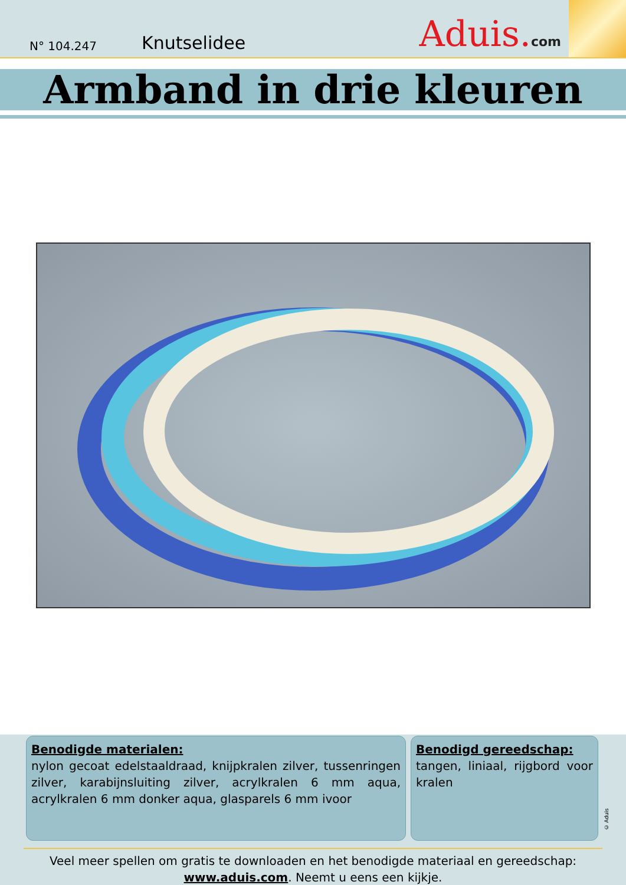N° 104.247 Knutselidee
Aduis.com
Armband in drie kleuren
Benodigde materialen:
nylon gecoat edelstaaldraad, knijpkralen zilver, tussenringen zilver, karabijnsluiting zilver, acrylkralen 6 mm aqua, acrylkralen 6 mm donker aqua, glasparels 6 mm ivoor
Benodigd gereedschap:
tangen, liniaal, rijgbord voor kralen
Veel meer spellen om gratis te downloaden en het benodigde materiaal en gereedschap:
www.aduis.com. Neemt u eens een kijkje.
© Aduis